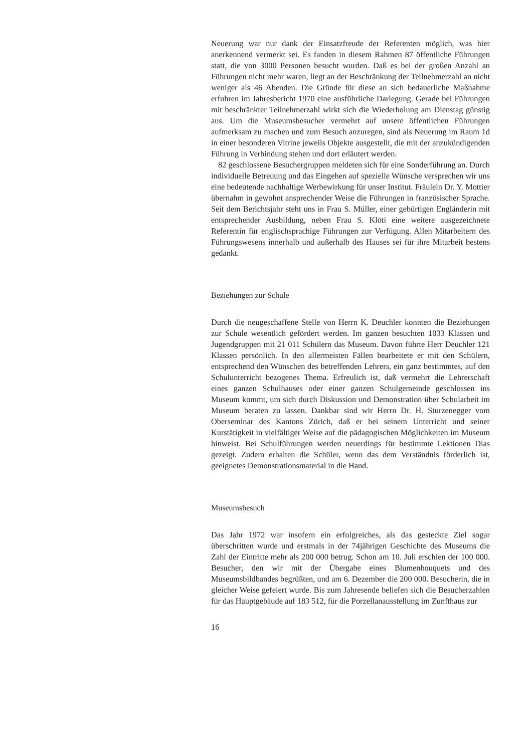Neuerung war nur dank der Einsatzfreude der Referenten möglich, was hier anerkennend vermerkt sei. Es fanden in diesem Rahmen 87 öffentliche Führungen statt, die von 3000 Personen besucht wurden. Daß es bei der großen Anzahl an Führungen nicht mehr waren, liegt an der Beschränkung der Teilnehmerzahl an nicht weniger als 46 Abenden. Die Gründe für diese an sich bedauerliche Maßnahme erfuhren im Jahresbericht 1970 eine ausführliche Darlegung. Gerade bei Führungen mit beschränkter Teilnehmerzahl wirkt sich die Wiederholung am Dienstag günstig aus. Um die Museumsbesucher vermehrt auf unsere öffentlichen Führungen aufmerksam zu machen und zum Besuch anzuregen, sind als Neuerung im Raum 1d in einer besonderen Vitrine jeweils Objekte ausgestellt, die mit der anzukündigenden Führung in Verbindung stehen und dort erläutert werden.
82 geschlossene Besuchergruppen meldeten sich für eine Sonderführung an. Durch individuelle Betreuung und das Eingehen auf spezielle Wünsche versprechen wir uns eine bedeutende nachhaltige Werbewirkung für unser Institut. Fräulein Dr. Y. Mottier übernahm in gewohnt ansprechender Weise die Führungen in französischer Sprache. Seit dem Berichtsjahr steht uns in Frau S. Müller, einer gebürtigen Engländerin mit entsprechender Ausbildung, neben Frau S. Klöti eine weitere ausgezeichnete Referentin für englischsprachige Führungen zur Verfügung. Allen Mitarbeitern des Führungswesens innerhalb und außerhalb des Hauses sei für ihre Mitarbeit bestens gedankt.
Beziehungen zur Schule
Durch die neugeschaffene Stelle von Herrn K. Deuchler konnten die Beziehungen zur Schule wesentlich gefördert werden. Im ganzen besuchten 1033 Klassen und Jugendgruppen mit 21 011 Schülern das Museum. Davon führte Herr Deuchler 121 Klassen persönlich. In den allermeisten Fällen bearbeitete er mit den Schülern, entsprechend den Wünschen des betreffenden Lehrers, ein ganz bestimmtes, auf den Schulunterricht bezogenes Thema. Erfreulich ist, daß vermehrt die Lehrerschaft eines ganzen Schulhauses oder einer ganzen Schulgemeinde geschlossen ins Museum kommt, um sich durch Diskussion und Demonstration über Schularbeit im Museum beraten zu lassen. Dankbar sind wir Herrn Dr. H. Sturzenegger vom Oberseminar des Kantons Zürich, daß er bei seinem Unterricht und seiner Kurstätigkeit in vielfältiger Weise auf die pädagogischen Möglichkeiten im Museum hinweist. Bei Schulführungen werden neuerdings für bestimmte Lektionen Dias gezeigt. Zudem erhalten die Schüler, wenn das dem Verständnis förderlich ist, geeignetes Demonstrationsmaterial in die Hand.
Museumsbesuch
Das Jahr 1972 war insofern ein erfolgreiches, als das gesteckte Ziel sogar überschritten wurde und erstmals in der 74jährigen Geschichte des Museums die Zahl der Eintritte mehr als 200 000 betrug. Schon am 10. Juli erschien der 100 000. Besucher, den wir mit der Übergabe eines Blumenbouquets und des Museumsbildbandes begrüßten, und am 6. Dezember die 200 000. Besucherin, die in gleicher Weise gefeiert wurde. Bis zum Jahresende beliefen sich die Besucherzahlen für das Hauptgebäude auf 183 512, für die Porzellanausstellung im Zunfthaus zur
16